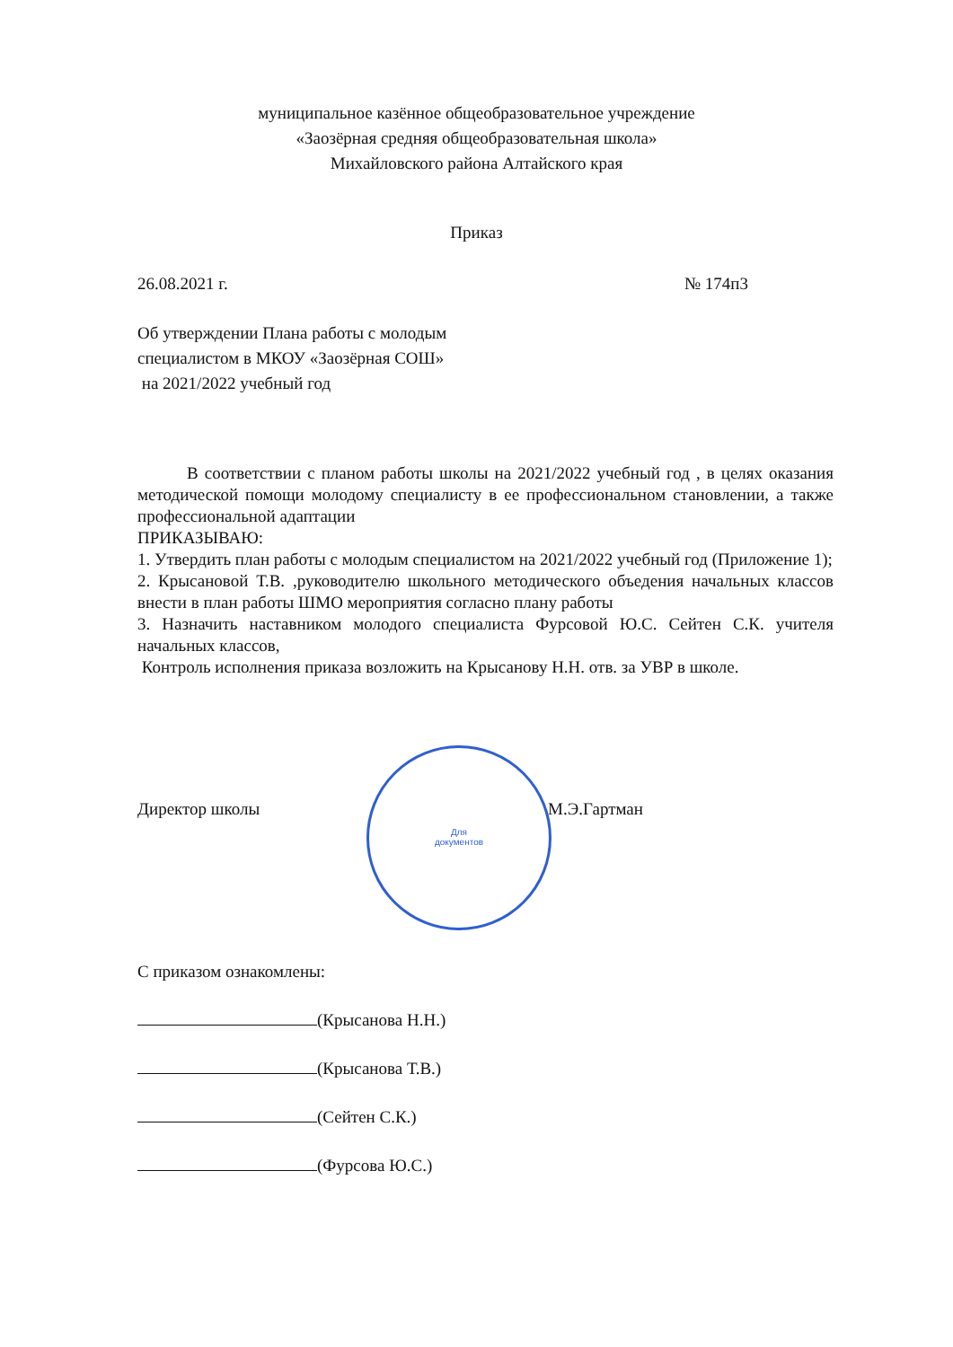муниципальное казённое общеобразовательное учреждение
«Заозёрная средняя общеобразовательная школа»
Михайловского района Алтайского края
Приказ
26.08.2021 г. № 174п3
Об утверждении Плана работы с молодым
специалистом в МКОУ «Заозёрная СОШ»
на 2021/2022 учебный год
В соответствии с планом работы школы на 2021/2022 учебный год , в целях оказания методической помощи молодому специалисту в ее профессиональном становлении, а также профессиональной адаптации
ПРИКАЗЫВАЮ:
1. Утвердить план работы с молодым специалистом на 2021/2022 учебный год (Приложение 1);
2. Крысановой Т.В. ,руководителю школьного методического объедения начальных классов внести в план работы ШМО мероприятия согласно плану работы
3. Назначить наставником молодого специалиста Фурсовой Ю.С. Сейтен С.К. учителя начальных классов,
Контроль исполнения приказа возложить на Крысанову Н.Н. отв. за УВР в школе.
Для
документов
Директор школы М.Э.Гартман
С приказом ознакомлены:
(Крысанова Н.Н.)
(Крысанова Т.В.)
(Сейтен С.К.)
(Фурсова Ю.С.)